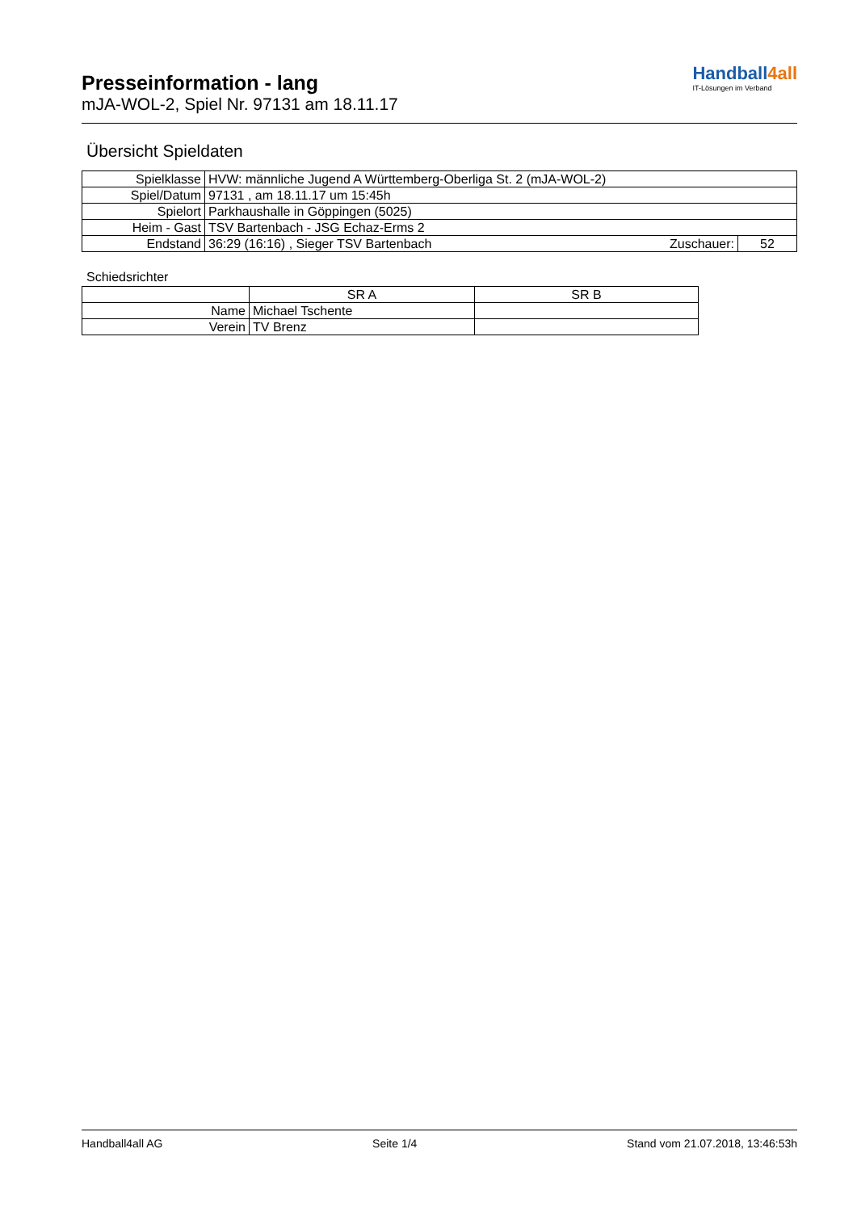Presseinformation - lang
mJA-WOL-2, Spiel Nr. 97131 am 18.11.17
Handball4all
IT-Lösungen im Verband
Übersicht Spieldaten
| Spielklasse | HVW: männliche Jugend A Württemberg-Oberliga St. 2 (mJA-WOL-2) | | |
| Spiel/Datum | 97131 , am 18.11.17 um 15:45h | | |
| Spielort | Parkhaushalle in Göppingen (5025) | | |
| Heim - Gast | TSV Bartenbach - JSG Echaz-Erms 2 | | |
| Endstand | 36:29 (16:16) , Sieger TSV Bartenbach | Zuschauer: | 52 |
Schiedsrichter
| | SR A | SR B |
| Name | Michael Tschente | |
| Verein | TV Brenz | |
Handball4all AG Seite 1/4 Stand vom 21.07.2018, 13:46:53h